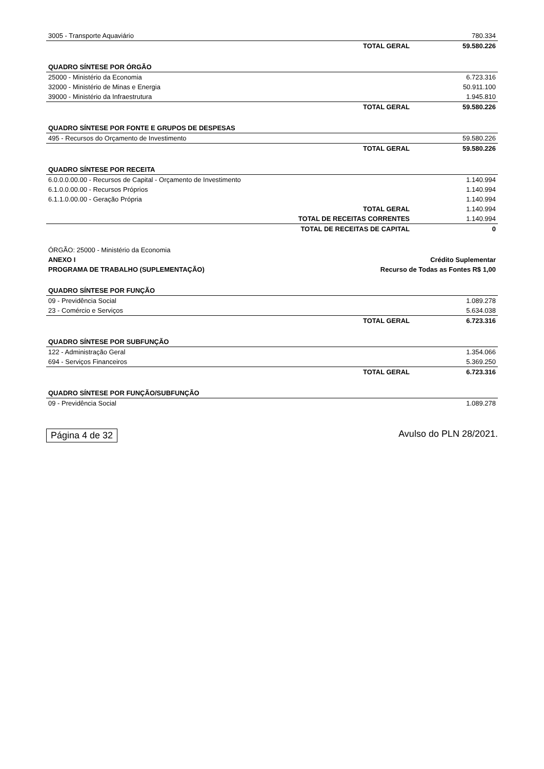| 3005 - Transporte Aquaviário | 780.334 |
| TOTAL GERAL | 59.580.226 |
| QUADRO SÍNTESE POR ÓRGÃO | |
| --- | --- |
| 25000 - Ministério da Economia | 6.723.316 |
| 32000 - Ministério de Minas e Energia | 50.911.100 |
| 39000 - Ministério da Infraestrutura | 1.945.810 |
| TOTAL GERAL | 59.580.226 |
| QUADRO SÍNTESE POR FONTE E GRUPOS DE DESPESAS | |
| --- | --- |
| 495 - Recursos do Orçamento de Investimento | 59.580.226 |
| TOTAL GERAL | 59.580.226 |
| QUADRO SÍNTESE POR RECEITA | |
| --- | --- |
| 6.0.0.0.00.00 - Recursos de Capital - Orçamento de Investimento | 1.140.994 |
| 6.1.0.0.00.00 - Recursos Próprios | 1.140.994 |
| 6.1.1.0.00.00 - Geração Própria | 1.140.994 |
| TOTAL GERAL | 1.140.994 |
| TOTAL DE RECEITAS CORRENTES | 1.140.994 |
| TOTAL DE RECEITAS DE CAPITAL | 0 |
| ÓRGÃO: 25000 - Ministério da Economia | |
| ANEXO I | Crédito Suplementar |
| PROGRAMA DE TRABALHO (SUPLEMENTAÇÃO) | Recurso de Todas as Fontes R$ 1,00 |
| QUADRO SÍNTESE POR FUNÇÃO | |
| --- | --- |
| 09 - Previdência Social | 1.089.278 |
| 23 - Comércio e Serviços | 5.634.038 |
| TOTAL GERAL | 6.723.316 |
| QUADRO SÍNTESE POR SUBFUNÇÃO | |
| --- | --- |
| 122 - Administração Geral | 1.354.066 |
| 694 - Serviços Financeiros | 5.369.250 |
| TOTAL GERAL | 6.723.316 |
| QUADRO SÍNTESE POR FUNÇÃO/SUBFUNÇÃO | |
| --- | --- |
| 09 - Previdência Social | 1.089.278 |
Página 4 de 32 Avulso do PLN 28/2021.